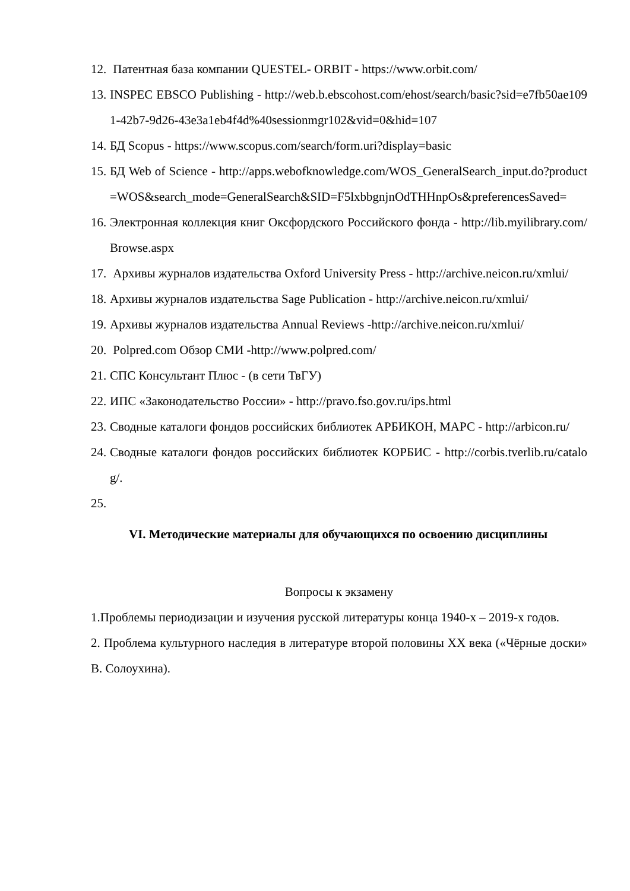12. Патентная база компании QUESTEL- ORBIT - https://www.orbit.com/
13. INSPEC EBSCO Publishing - http://web.b.ebscohost.com/ehost/search/basic?sid=e7fb50ae1091-42b7-9d26-43e3a1eb4f4d%40sessionmgr102&vid=0&hid=107
14. БД Scopus - https://www.scopus.com/search/form.uri?display=basic
15. БД Web of Science - http://apps.webofknowledge.com/WOS_GeneralSearch_input.do?product=WOS&search_mode=GeneralSearch&SID=F5lxbbgnjnOdTHHnpOs&preferencesSaved=
16. Электронная коллекция книг Оксфордского Российского фонда - http://lib.myilibrary.com/Browse.aspx
17. Архивы журналов издательства Oxford University Press - http://archive.neicon.ru/xmlui/
18. Архивы журналов издательства Sage Publication - http://archive.neicon.ru/xmlui/
19. Архивы журналов издательства Annual Reviews -http://archive.neicon.ru/xmlui/
20. Polpred.com Обзор СМИ -http://www.polpred.com/
21. СПС Консультант Плюс - (в сети ТвГУ)
22. ИПС «Законодательство России» - http://pravo.fso.gov.ru/ips.html
23. Сводные каталоги фондов российских библиотек АРБИКОН, МАРС - http://arbicon.ru/
24. Сводные каталоги фондов российских библиотек КОРБИС - http://corbis.tverlib.ru/catalog/.
25.
VI. Методические материалы для обучающихся по освоению дисциплины
Вопросы к экзамену
1.Проблемы периодизации и изучения русской литературы конца 1940-х – 2019-х годов.
2. Проблема культурного наследия в литературе второй половины XX века («Чёрные доски» В. Солоухина).